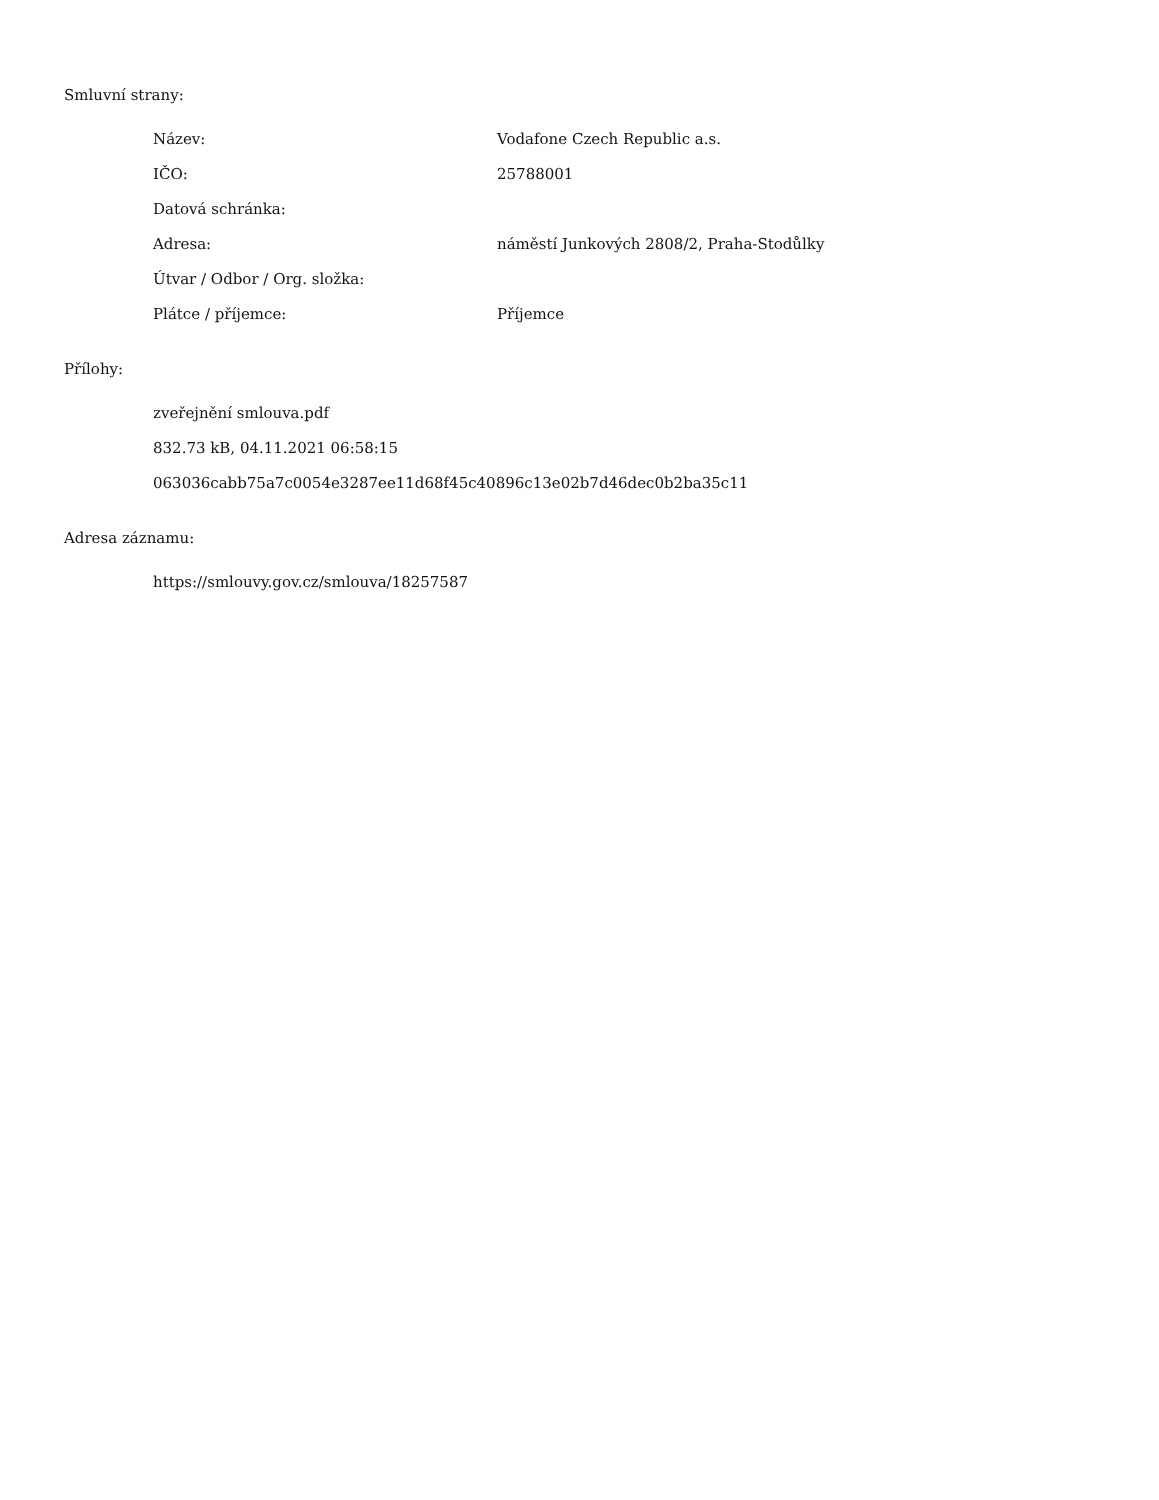Smluvní strany:
| Název: | Vodafone Czech Republic a.s. |
| IČO: | 25788001 |
| Datová schránka: | |
| Adresa: | náměstí Junkových 2808/2, Praha-Stodůlky |
| Útvar / Odbor / Org. složka: | |
| Plátce / příjemce: | Příjemce |
Přílohy:
zveřejnění smlouva.pdf
832.73 kB, 04.11.2021 06:58:15
063036cabb75a7c0054e3287ee11d68f45c40896c13e02b7d46dec0b2ba35c11
Adresa záznamu:
https://smlouvy.gov.cz/smlouva/18257587